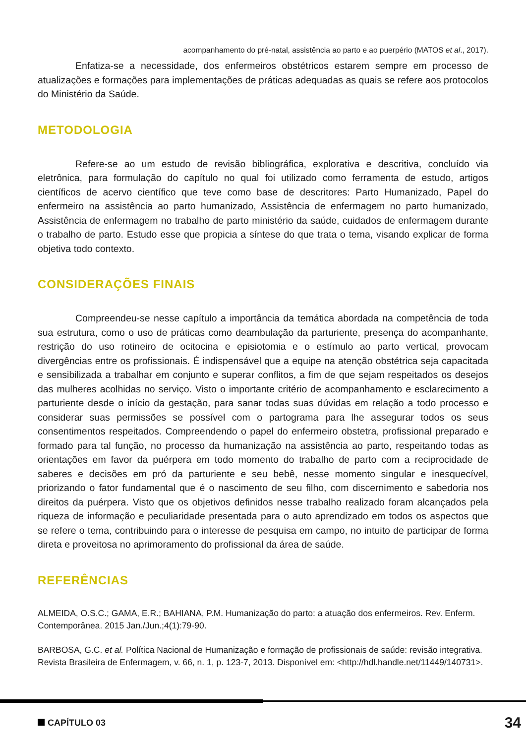acompanhamento do pré-natal, assistência ao parto e ao puerpério (MATOS et al., 2017).
Enfatiza-se a necessidade, dos enfermeiros obstétricos estarem sempre em processo de atualizações e formações para implementações de práticas adequadas as quais se refere aos protocolos do Ministério da Saúde.
METODOLOGIA
Refere-se ao um estudo de revisão bibliográfica, explorativa e descritiva, concluído via eletrônica, para formulação do capítulo no qual foi utilizado como ferramenta de estudo, artigos científicos de acervo científico que teve como base de descritores: Parto Humanizado, Papel do enfermeiro na assistência ao parto humanizado, Assistência de enfermagem no parto humanizado, Assistência de enfermagem no trabalho de parto ministério da saúde, cuidados de enfermagem durante o trabalho de parto. Estudo esse que propicia a síntese do que trata o tema, visando explicar de forma objetiva todo contexto.
CONSIDERAÇÕES FINAIS
Compreendeu-se nesse capítulo a importância da temática abordada na competência de toda sua estrutura, como o uso de práticas como deambulação da parturiente, presença do acompanhante, restrição do uso rotineiro de ocitocina e episiotomia e o estímulo ao parto vertical, provocam divergências entre os profissionais. É indispensável que a equipe na atenção obstétrica seja capacitada e sensibilizada a trabalhar em conjunto e superar conflitos, a fim de que sejam respeitados os desejos das mulheres acolhidas no serviço. Visto o importante critério de acompanhamento e esclarecimento a parturiente desde o início da gestação, para sanar todas suas dúvidas em relação a todo processo e considerar suas permissões se possível com o partograma para lhe assegurar todos os seus consentimentos respeitados. Compreendendo o papel do enfermeiro obstetra, profissional preparado e formado para tal função, no processo da humanização na assistência ao parto, respeitando todas as orientações em favor da puérpera em todo momento do trabalho de parto com a reciprocidade de saberes e decisões em pró da parturiente e seu bebê, nesse momento singular e inesquecível, priorizando o fator fundamental que é o nascimento de seu filho, com discernimento e sabedoria nos direitos da puérpera. Visto que os objetivos definidos nesse trabalho realizado foram alcançados pela riqueza de informação e peculiaridade presentada para o auto aprendizado em todos os aspectos que se refere o tema, contribuindo para o interesse de pesquisa em campo, no intuito de participar de forma direta e proveitosa no aprimoramento do profissional da área de saúde.
REFERÊNCIAS
ALMEIDA, O.S.C.; GAMA, E.R.; BAHIANA, P.M. Humanização do parto: a atuação dos enfermeiros. Rev. Enferm. Contemporânea. 2015 Jan./Jun.;4(1):79-90.
BARBOSA, G.C. et al. Política Nacional de Humanização e formação de profissionais de saúde: revisão integrativa. Revista Brasileira de Enfermagem, v. 66, n. 1, p. 123-7, 2013. Disponível em: <http://hdl.handle.net/11449/140731>.
CAPÍTULO 03
34